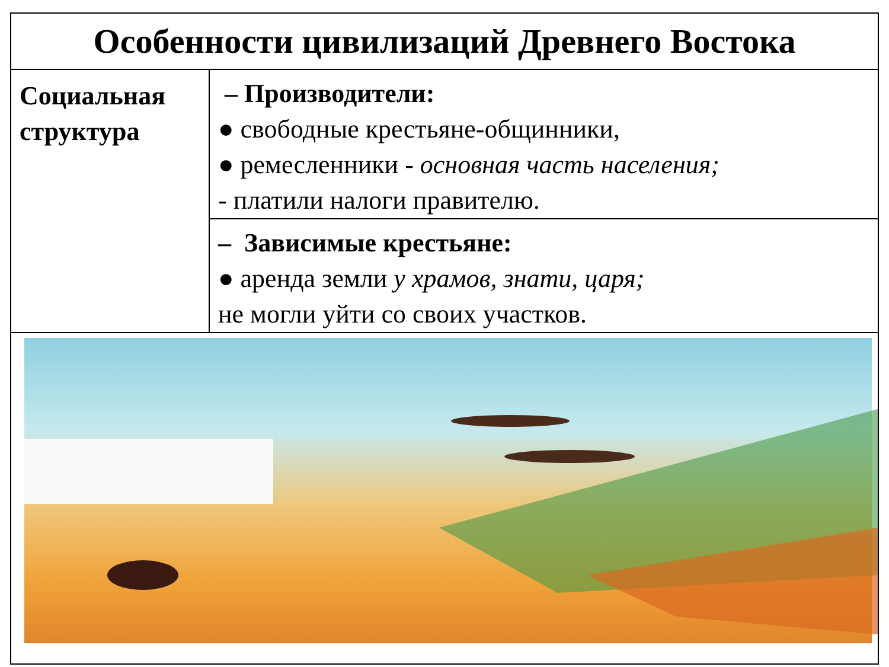| Особенности цивилизаций Древнего Востока | |
| --- | --- |
| Социальная структура | – Производители: ● свободные крестьяне-общинники, ● ремесленники - основная часть населения; - платили налоги правителю. |
| | – Зависимые крестьяне: ● аренда земли у храмов, знати, царя; не могли уйти со своих участков. |